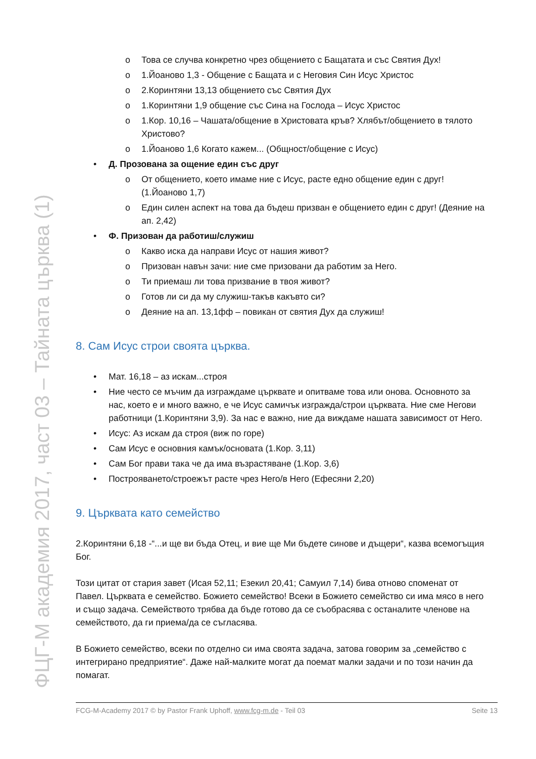ФЦГ-М академия 2017, част 03 – Тайната църква (1)
o Това се случва конкретно чрез общението с Бащатата и със Святия Дух!
o 1.Йоаново 1,3 - Общение с Бащата и с Неговия Син Исус Христос
o 2.Коринтяни 13,13 общението със Святия Дух
o 1.Коринтяни 1,9 общение със Сина на Гослода – Исус Христос
o 1.Кор. 10,16 – Чашата/общение в Христовата кръв? Хлябът/общението в тялото Христово?
o 1.Йоаново 1,6 Когато кажем... (Общност/общение с Исус)
• Д. Прозована за ощение един със друг
o От общението, което имаме ние с Исус, расте едно общение един с друг! (1.Йоаново 1,7)
o Един силен аспект на това да бъдеш призван е общението един с друг! (Деяние на ап. 2,42)
• Ф. Призован да работиш/служиш
o Какво иска да направи Исус от нашия живот?
o Призован навън зачи: ние сме призовани да работим за Него.
o Ти приемаш ли това призвание в твоя живот?
o Готов ли си да му служиш-такъв какъвто си?
o Деяние на ап. 13,1фф – повикан от святия Дух да служиш!
8. Сам Исус строи своята църква.
• Мат. 16,18 – аз искам...строя
• Ние често се мъчим да изграждаме църквате и опитваме това или онова. Основното за нас, което е и много важно, е че Исус самичък изгражда/строи църквата. Ние сме Негови работници (1.Коринтяни 3,9). За нас е важно, ние да виждаме нашата зависимост от Него.
• Исус: Аз искам да строя (виж по горе)
• Сам Исус е основния камък/основата (1.Кор. 3,11)
• Сам Бог прави така че да има възрастяване (1.Кор. 3,6)
• Построяването/строежът расте чрез Него/в Него (Ефесяни 2,20)
9. Църквата като семейство
2.Коринтяни 6,18 -“...и ще ви бъда Отец, и вие ще Ми бъдете синове и дъщери“, казва всемогъщия Бог.
Този цитат от стария завет (Исая 52,11; Езекил 20,41; Самуил 7,14) бива отново споменат от Павел. Църквата е семейство. Божието семейство! Всеки в Божието семейство си има мясо в него и също задача. Семейството трябва да бъде готово да се съобрасява с останалите членове на семейството, да ги приема/да се съгласява.
В Божието семейство, всеки по отделно си има своята задача, затова говорим за „семейство с интегрирано предприятие“. Даже най-малките могат да поемат малки задачи и по този начин да помагат.
FCG-M-Academy 2017 © by Pastor Frank Uphoff, www.fcg-m.de - Teil 03 Seite 13